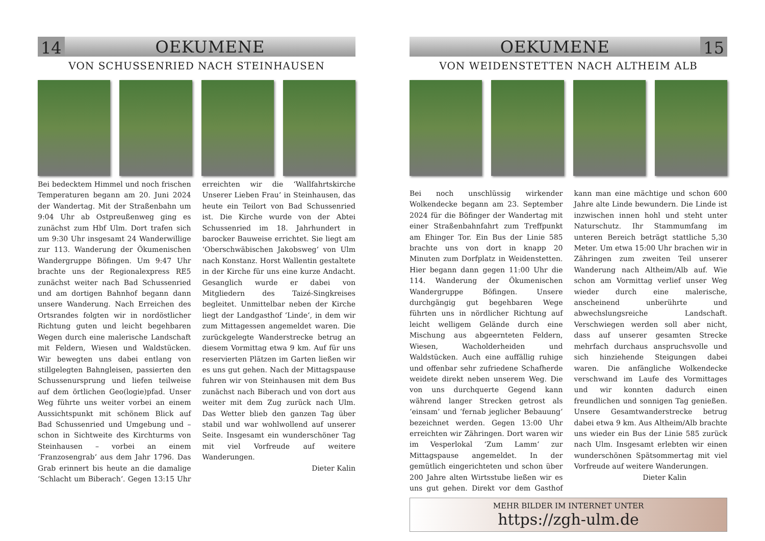14
OEKUMENE
VON SCHUSSENRIED NACH STEINHAUSEN
Bei bedecktem Himmel und noch frischen Temperaturen begann am 20. Juni 2024 der Wandertag. Mit der Straßenbahn um 9:04 Uhr ab Ostpreußenweg ging es zunächst zum Hbf Ulm. Dort trafen sich um 9:30 Uhr insgesamt 24 Wanderwillige zur 113. Wanderung der Ökumenischen Wandergruppe Böfingen. Um 9:47 Uhr brachte uns der Regionalexpress RE5 zunächst weiter nach Bad Schussenried und am dortigen Bahnhof begann dann unsere Wanderung. Nach Erreichen des Ortsrandes folgten wir in nordöstlicher Richtung guten und leicht begehbaren Wegen durch eine malerische Landschaft mit Feldern, Wiesen und Waldstücken. Wir bewegten uns dabei entlang von stillgelegten Bahngleisen, passierten den Schussenursprung und liefen teilweise auf dem örtlichen Geo(logie)pfad. Unser Weg führte uns weiter vorbei an einem Aussichtspunkt mit schönem Blick auf Bad Schussenried und Umgebung und – schon in Sichtweite des Kirchturms von Steinhausen – vorbei an einem ‘Franzosengrab‘ aus dem Jahr 1796. Das Grab erinnert bis heute an die damalige ‘Schlacht um Biberach‘. Gegen 13:15 Uhr erreichten wir die ‘Wallfahrtskirche Unserer Lieben Frau‘ in Steinhausen, das heute ein Teilort von Bad Schussenried ist. Die Kirche wurde von der Abtei Schussenried im 18. Jahrhundert in barocker Bauweise errichtet. Sie liegt am ‘Oberschwäbischen Jakobsweg‘ von Ulm nach Konstanz. Horst Wallentin gestaltete in der Kirche für uns eine kurze Andacht. Gesanglich wurde er dabei von Mitgliedern des Taizé-Singkreises begleitet. Unmittelbar neben der Kirche liegt der Landgasthof ‘Linde‘, in dem wir zum Mittagessen angemeldet waren. Die zurückgelegte Wanderstrecke betrug an diesem Vormittag etwa 9 km. Auf für uns reservierten Plätzen im Garten ließen wir es uns gut gehen. Nach der Mittagspause fuhren wir von Steinhausen mit dem Bus zunächst nach Biberach und von dort aus weiter mit dem Zug zurück nach Ulm. Das Wetter blieb den ganzen Tag über stabil und war wohlwollend auf unserer Seite. Insgesamt ein wunderschöner Tag mit viel Vorfreude auf weitere Wanderungen.
Dieter Kalin
OEKUMENE
15
VON WEIDENSTETTEN NACH ALTHEIM ALB
Bei noch unschlüssig wirkender Wolkendecke begann am 23. September 2024 für die Böfinger der Wandertag mit einer Straßenbahnfahrt zum Treffpunkt am Ehinger Tor. Ein Bus der Linie 585 brachte uns von dort in knapp 20 Minuten zum Dorfplatz in Weidenstetten. Hier begann dann gegen 11:00 Uhr die 114. Wanderung der Ökumenischen Wandergruppe Böfingen. Unsere durchgängig gut begehbaren Wege führten uns in nördlicher Richtung auf leicht welligem Gelände durch eine Mischung aus abgeernteten Feldern, Wiesen, Wacholderheiden und Waldstücken. Auch eine auffällig ruhige und offenbar sehr zufriedene Schafherde weidete direkt neben unserem Weg. Die von uns durchquerte Gegend kann während langer Strecken getrost als ‘einsam‘ und ‘fernab jeglicher Bebauung‘ bezeichnet werden. Gegen 13:00 Uhr erreichten wir Zähringen. Dort waren wir im Vesperlokal ‘Zum Lamm‘ zur Mittagspause angemeldet. In der gemütlich eingerichteten und schon über 200 Jahre alten Wirtsstube ließen wir es uns gut gehen. Direkt vor dem Gasthof kann man eine mächtige und schon 600 Jahre alte Linde bewundern. Die Linde ist inzwischen innen hohl und steht unter Naturschutz. Ihr Stammumfang im unteren Bereich beträgt stattliche 5,30 Meter. Um etwa 15:00 Uhr brachen wir in Zähringen zum zweiten Teil unserer Wanderung nach Altheim/Alb auf. Wie schon am Vormittag verlief unser Weg wieder durch eine malerische, anscheinend unberührte und abwechslungsreiche Landschaft. Verschwiegen werden soll aber nicht, dass auf unserer gesamten Strecke mehrfach durchaus anspruchsvolle und sich hinziehende Steigungen dabei waren. Die anfängliche Wolkendecke verschwand im Laufe des Vormittages und wir konnten dadurch einen freundlichen und sonnigen Tag genießen. Unsere Gesamtwanderstrecke betrug dabei etwa 9 km. Aus Altheim/Alb brachte uns wieder ein Bus der Linie 585 zurück nach Ulm. Insgesamt erlebten wir einen wunderschönen Spätsommertag mit viel Vorfreude auf weitere Wanderungen.
Dieter Kalin
MEHR BILDER IM INTERNET UNTER
https://zgh-ulm.de